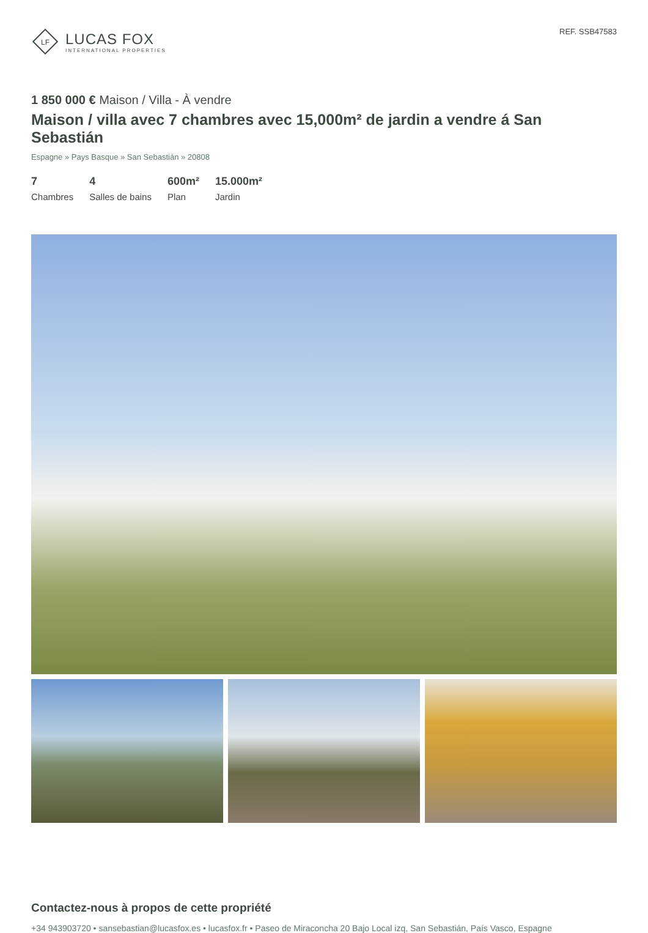LF
LUCAS FOX
INTERNATIONAL PROPERTIES
REF. SSB47583
1 850 000 € Maison / Villa - À vendre
Maison / villa avec 7 chambres avec 15,000m² de jardin a vendre á San Sebastián
Espagne » Pays Basque » San Sebastián » 20808
7
Chambres
4
Salles de bains
600m²
Plan
15.000m²
Jardin
Contactez-nous à propos de cette propriété
+34 943903720 • sansebastian@lucasfox.es • lucasfox.fr • Paseo de Miraconcha 20 Bajo Local izq, San Sebastián, País Vasco, Espagne